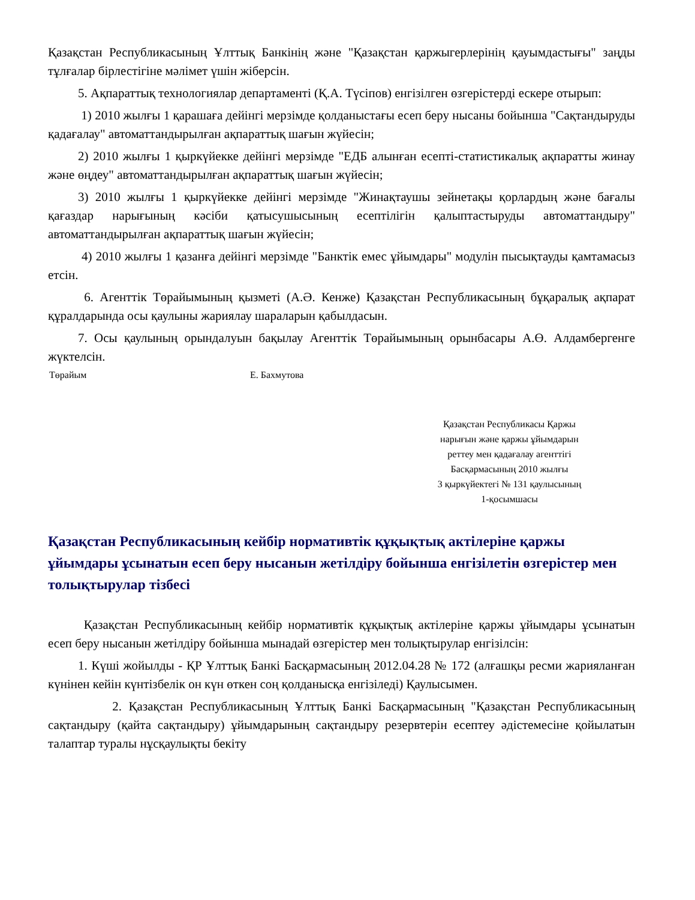Қазақстан Республикасының Ұлттық Банкінің және "Қазақстан қаржыгерлерінің қауымдастығы" заңды тұлғалар бірлестігіне мәлімет үшін жіберсін.
5. Ақпараттық технологиялар департаменті (Қ.А. Түсіпов) енгізілген өзгерістерді ескере отырып:
1) 2010 жылғы 1 қарашаға дейінгі мерзімде қолданыстағы есеп беру нысаны бойынша "Сақтандыруды қадағалау" автоматтандырылған ақпараттық шағын жүйесін;
2) 2010 жылғы 1 қыркүйекке дейінгі мерзімде "ЕДБ алынған есепті-статистикалық ақпаратты жинау және өңдеу" автоматтандырылған ақпараттық шағын жүйесін;
3) 2010 жылғы 1 қыркүйекке дейінгі мерзімде "Жинақтаушы зейнетақы қорлардың және бағалы қағаздар нарығының кәсіби қатысушысының есептілігін қалыптастыруды автоматтандыру" автоматтандырылған ақпараттық шағын жүйесін;
4) 2010 жылғы 1 қазанға дейінгі мерзімде "Банктік емес ұйымдары" модулін пысықтауды қамтамасыз етсін.
6. Агенттік Төрайымының қызметі (А.Ә. Кенже) Қазақстан Республикасының бұқаралық ақпарат құралдарында осы қаулыны жариялау шараларын қабылдасын.
7. Осы қаулының орындалуын бақылау Агенттік Төрайымының орынбасары А.Ө. Алдамбергенге жүктелсін.
Төрайым Е. Бахмутова
Қазақстан Республикасы Қаржы
нарығын және қаржы ұйымдарын
реттеу мен қадағалау агенттігі
Басқармасының 2010 жылғы
3 қыркүйектегі № 131 қаулысының
1-қосымшасы
Қазақстан Республикасының кейбір нормативтік құқықтық актілеріне қаржы ұйымдары ұсынатын есеп беру нысанын жетілдіру бойынша енгізілетін өзгерістер мен толықтырулар тізбесі
Қазақстан Республикасының кейбір нормативтік құқықтық актілеріне қаржы ұйымдары ұсынатын есеп беру нысанын жетілдіру бойынша мынадай өзгерістер мен толықтырулар енгізілсін:
1. Күші жойылды - ҚР Ұлттық Банкі Басқармасының 2012.04.28 № 172 (алғашқы ресми жарияланған күнінен кейін күнтізбелік он күн өткен соң қолданысқа енгізіледі) Қаулысымен.
2. Қазақстан Республикасының Ұлттық Банкі Басқармасының "Қазақстан Республикасының сақтандыру (қайта сақтандыру) ұйымдарының сақтандыру резервтерін есептеу әдістемесіне қойылатын талаптар туралы нұсқаулықты бекіту